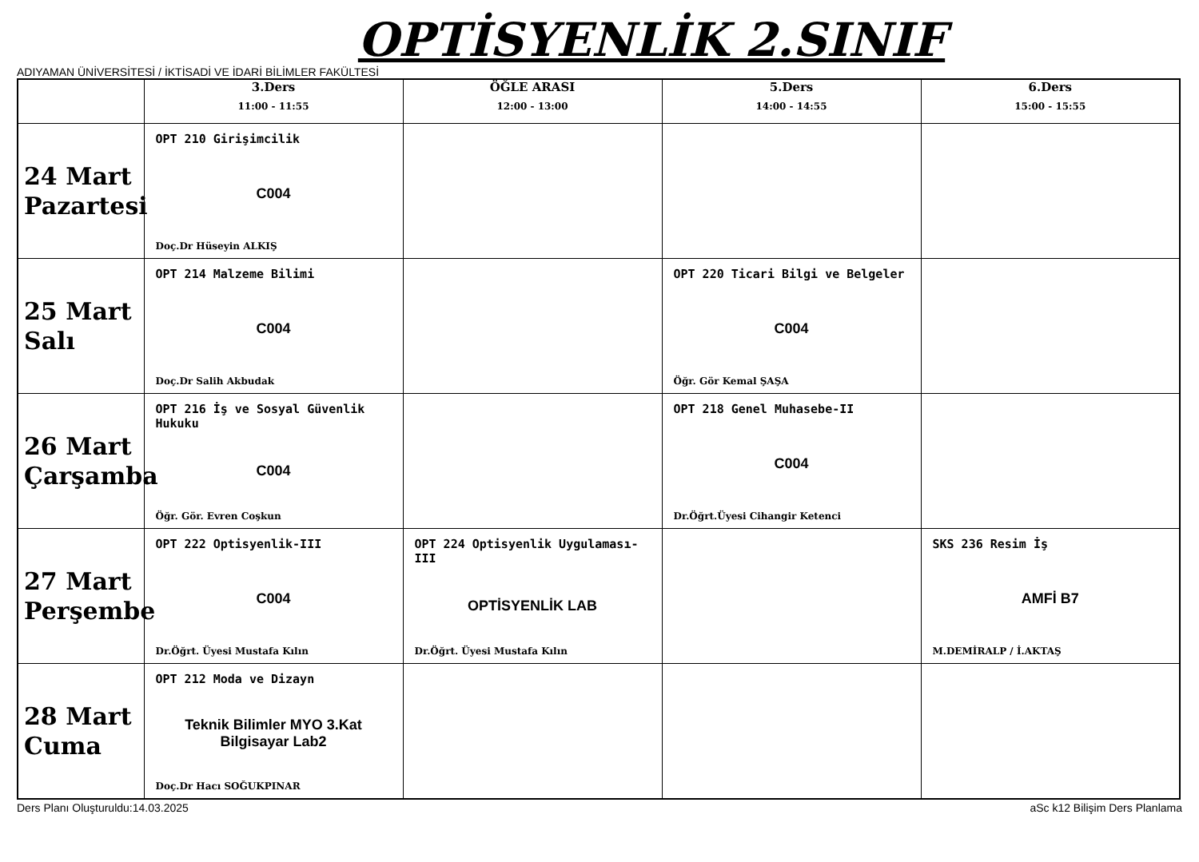OPTİSYENLİK 2.SINIF
ADIYAMAN ÜNİVERSİTESİ / İKTİSADİ VE İDARİ BİLİMLER FAKÜLTESİ
| | 3.Ders 11:00 - 11:55 | ÖĞLE ARASI 12:00 - 13:00 | 5.Ders 14:00 - 14:55 | 6.Ders 15:00 - 15:55 |
| --- | --- | --- | --- | --- |
| 24 Mart Pazartesi | OPT 210 Girişimcilik C004 Doç.Dr Hüseyin ALKIŞ | | | |
| 25 Mart Salı | OPT 214 Malzeme Bilimi C004 Doç.Dr Salih Akbudak | | OPT 220 Ticari Bilgi ve Belgeler C004 Öğr. Gör Kemal ŞAŞA | |
| 26 Mart Çarşamba | OPT 216 İş ve Sosyal Güvenlik Hukuku C004 Öğr. Gör. Evren Coşkun | | OPT 218 Genel Muhasebe-II C004 Dr.Öğrt.Üyesi Cihangir Ketenci | |
| 27 Mart Perşembe | OPT 222 Optisyenlik-III C004 Dr.Öğrt. Üyesi Mustafa Kılın | OPT 224 Optisyenlik Uygulaması-III OPTİSYENLİK LAB Dr.Öğrt. Üyesi Mustafa Kılın | | SKS 236 Resim İş AMFİ B7 M.DEMİRALP / İ.AKTAŞ |
| 28 Mart Cuma | OPT 212 Moda ve Dizayn Teknik Bilimler MYO 3.Kat Bilgisayar Lab2 Doç.Dr Hacı SOĞUKPINAR | | | |
Ders Planı Oluşturuldu:14.03.2025 aSc k12 Bilişim Ders Planlama